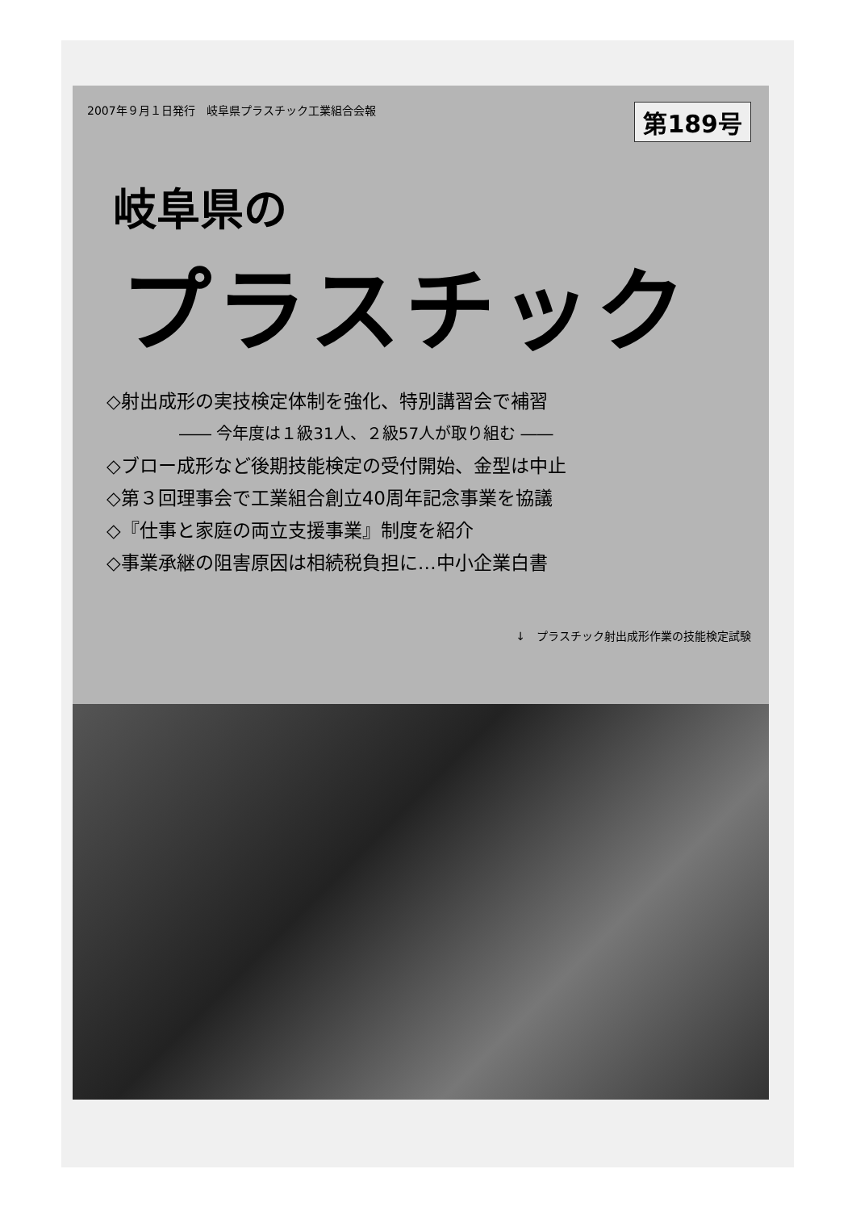2007年９月１日発行　岐阜県プラスチック工業組合会報 第189号
岐阜県の
プラスチック
◇射出成形の実技検定体制を強化、特別講習会で補習
―― 今年度は１級31人、２級57人が取り組む ――
◇ブロー成形など後期技能検定の受付開始、金型は中止
◇第３回理事会で工業組合創立40周年記念事業を協議
◇『仕事と家庭の両立支援事業』制度を紹介
◇事業承継の阻害原因は相続税負担に…中小企業白書
↓　プラスチック射出成形作業の技能検定試験